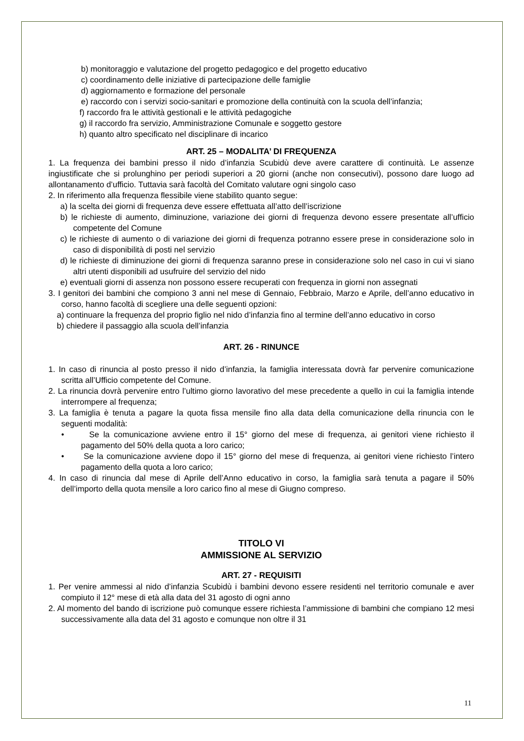b) monitoraggio e valutazione del progetto pedagogico e del progetto educativo
c) coordinamento delle iniziative di partecipazione delle famiglie
d) aggiornamento e formazione del personale
e) raccordo con i servizi socio-sanitari e promozione della continuità con la scuola dell’infanzia;
f) raccordo fra le attività gestionali e le attività pedagogiche
g) il raccordo fra servizio, Amministrazione Comunale e soggetto gestore
h) quanto altro specificato nel disciplinare di incarico
ART. 25 – MODALITA’ DI FREQUENZA
1. La frequenza dei bambini presso il nido d’infanzia Scubidù deve avere carattere di continuità. Le assenze ingiustificate che si prolunghino per periodi superiori a 20 giorni (anche non consecutivi), possono dare luogo ad allontanamento d’ufficio. Tuttavia sarà facoltà del Comitato valutare ogni singolo caso
2. In riferimento alla frequenza flessibile viene stabilito quanto segue:
a) la scelta dei giorni di frequenza deve essere effettuata all’atto dell’iscrizione
b) le richieste di aumento, diminuzione, variazione dei giorni di frequenza devono essere presentate all’ufficio competente del Comune
c) le richieste di aumento o di variazione dei giorni di frequenza potranno essere prese in considerazione solo in caso di disponibilità di posti nel servizio
d) le richieste di diminuzione dei giorni di frequenza saranno prese in considerazione solo nel caso in cui vi siano altri utenti disponibili ad usufruire del servizio del nido
e) eventuali giorni di assenza non possono essere recuperati con frequenza in giorni non assegnati
3. I genitori dei bambini che compiono 3 anni nel mese di Gennaio, Febbraio, Marzo e Aprile, dell’anno educativo in corso, hanno facoltà di scegliere una delle seguenti opzioni:
a) continuare la frequenza del proprio figlio nel nido d’infanzia fino al termine dell’anno educativo in corso
b) chiedere il passaggio alla scuola dell’infanzia
ART. 26 - RINUNCE
1. In caso di rinuncia al posto presso il nido d’infanzia, la famiglia interessata dovrà far pervenire comunicazione scritta all’Ufficio competente del Comune.
2. La rinuncia dovrà pervenire entro l’ultimo giorno lavorativo del mese precedente a quello in cui la famiglia intende interrompere al frequenza;
3. La famiglia è tenuta a pagare la quota fissa mensile fino alla data della comunicazione della rinuncia con le seguenti modalità:
• Se la comunicazione avviene entro il 15° giorno del mese di frequenza, ai genitori viene richiesto il pagamento del 50% della quota a loro carico;
• Se la comunicazione avviene dopo il 15° giorno del mese di frequenza, ai genitori viene richiesto l’intero pagamento della quota a loro carico;
4. In caso di rinuncia dal mese di Aprile dell’Anno educativo in corso, la famiglia sarà tenuta a pagare il 50% dell’importo della quota mensile a loro carico fino al mese di Giugno compreso.
TITOLO VI
AMMISSIONE AL SERVIZIO
ART. 27 - REQUISITI
1. Per venire ammessi al nido d’infanzia Scubidù i bambini devono essere residenti nel territorio comunale e aver compiuto il 12° mese di età alla data del 31 agosto di ogni anno
2. Al momento del bando di iscrizione può comunque essere richiesta l’ammissione di bambini che compiano 12 mesi successivamente alla data del 31 agosto e comunque non oltre il 31
11